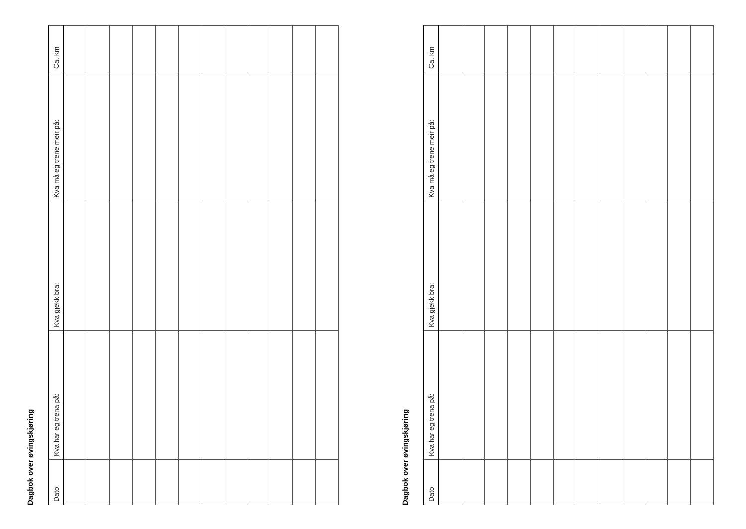Dagbok over øvingskjøring
| Dato | Kva har eg trena på: | Kva gjekk bra: | Kva må eg trene meir på: | Ca. km |
| --- | --- | --- | --- | --- |
Dagbok over øvingskjøring
| Dato | Kva har eg trena på: | Kva gjekk bra: | Kva må eg trene meir på: | Ca. km |
| --- | --- | --- | --- | --- |